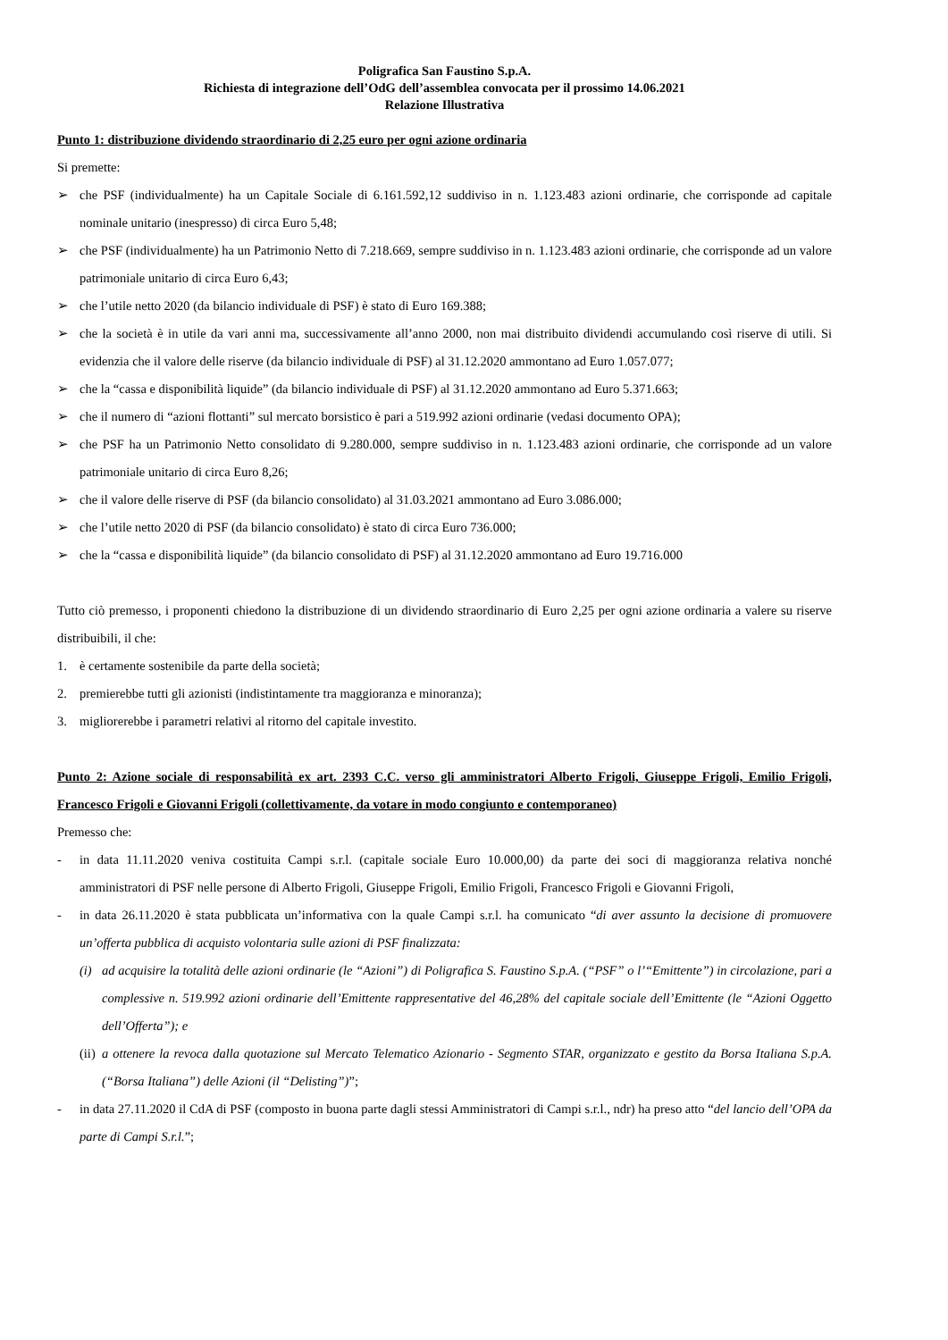Poligrafica San Faustino S.p.A.
Richiesta di integrazione dell’OdG dell’assemblea convocata per il prossimo 14.06.2021
Relazione Illustrativa
Punto 1: distribuzione dividendo straordinario di 2,25 euro per ogni azione ordinaria
Si premette:
➢ che PSF (individualmente) ha un Capitale Sociale di 6.161.592,12 suddiviso in n. 1.123.483 azioni ordinarie, che corrisponde ad capitale nominale unitario (inespresso) di circa Euro 5,48;
➢ che PSF (individualmente) ha un Patrimonio Netto di 7.218.669, sempre suddiviso in n. 1.123.483 azioni ordinarie, che corrisponde ad un valore patrimoniale unitario di circa Euro 6,43;
➢ che l’utile netto 2020 (da bilancio individuale di PSF) è stato di Euro 169.388;
➢ che la società è in utile da vari anni ma, successivamente all’anno 2000, non mai distribuito dividendi accumulando così riserve di utili. Si evidenzia che il valore delle riserve (da bilancio individuale di PSF) al 31.12.2020 ammontano ad Euro 1.057.077;
➢ che la “cassa e disponibilità liquide” (da bilancio individuale di PSF) al 31.12.2020 ammontano ad Euro 5.371.663;
➢ che il numero di “azioni flottanti” sul mercato borsistico è pari a 519.992 azioni ordinarie (vedasi documento OPA);
➢ che PSF ha un Patrimonio Netto consolidato di 9.280.000, sempre suddiviso in n. 1.123.483 azioni ordinarie, che corrisponde ad un valore patrimoniale unitario di circa Euro 8,26;
➢ che il valore delle riserve di PSF (da bilancio consolidato) al 31.03.2021 ammontano ad Euro 3.086.000;
➢ che l’utile netto 2020 di PSF (da bilancio consolidato) è stato di circa Euro 736.000;
➢ che la “cassa e disponibilità liquide” (da bilancio consolidato di PSF) al 31.12.2020 ammontano ad Euro 19.716.000
Tutto ciò premesso, i proponenti chiedono la distribuzione di un dividendo straordinario di Euro 2,25 per ogni azione ordinaria a valere su riserve distribuibili, il che:
1. è certamente sostenibile da parte della società;
2. premierebbe tutti gli azionisti (indistintamente tra maggioranza e minoranza);
3. migliorerebbe i parametri relativi al ritorno del capitale investito.
Punto 2: Azione sociale di responsabilità ex art. 2393 C.C. verso gli amministratori Alberto Frigoli, Giuseppe Frigoli, Emilio Frigoli, Francesco Frigoli e Giovanni Frigoli (collettivamente, da votare in modo congiunto e contemporaneo)
Premesso che:
- in data 11.11.2020 veniva costituita Campi s.r.l. (capitale sociale Euro 10.000,00) da parte dei soci di maggioranza relativa nonché amministratori di PSF nelle persone di Alberto Frigoli, Giuseppe Frigoli, Emilio Frigoli, Francesco Frigoli e Giovanni Frigoli,
- in data 26.11.2020 è stata pubblicata un’informativa con la quale Campi s.r.l. ha comunicato “di aver assunto la decisione di promuovere un’offerta pubblica di acquisto volontaria sulle azioni di PSF finalizzata:
(i) ad acquisire la totalità delle azioni ordinarie (le “Azioni”) di Poligrafica S. Faustino S.p.A. (“PSF” o l’“Emittente”) in circolazione, pari a complessive n. 519.992 azioni ordinarie dell’Emittente rappresentative del 46,28% del capitale sociale dell’Emittente (le “Azioni Oggetto dell’Offerta”); e
(ii) a ottenere la revoca dalla quotazione sul Mercato Telematico Azionario - Segmento STAR, organizzato e gestito da Borsa Italiana S.p.A. (“Borsa Italiana”) delle Azioni (il “Delisting”)”;
- in data 27.11.2020 il CdA di PSF (composto in buona parte dagli stessi Amministratori di Campi s.r.l., ndr) ha preso atto “del lancio dell’OPA da parte di Campi S.r.l.”;